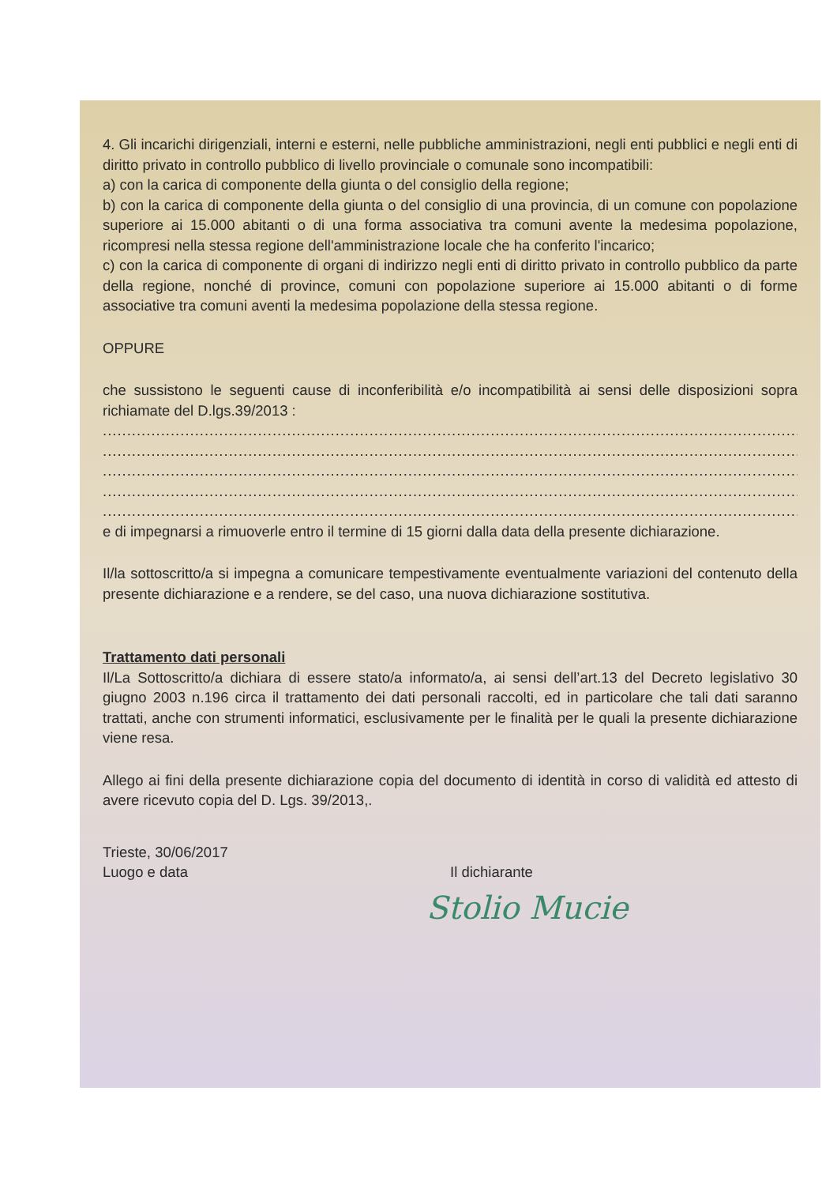4. Gli incarichi dirigenziali, interni e esterni, nelle pubbliche amministrazioni, negli enti pubblici e negli enti di diritto privato in controllo pubblico di livello provinciale o comunale sono incompatibili:
a) con la carica di componente della giunta o del consiglio della regione;
b) con la carica di componente della giunta o del consiglio di una provincia, di un comune con popolazione superiore ai 15.000 abitanti o di una forma associativa tra comuni avente la medesima popolazione, ricompresi nella stessa regione dell'amministrazione locale che ha conferito l'incarico;
c) con la carica di componente di organi di indirizzo negli enti di diritto privato in controllo pubblico da parte della regione, nonché di province, comuni con popolazione superiore ai 15.000 abitanti o di forme associative tra comuni aventi la medesima popolazione della stessa regione.
OPPURE
che sussistono le seguenti cause di inconferibilità e/o incompatibilità ai sensi delle disposizioni sopra richiamate del D.lgs.39/2013 :
..................................................................................................................................................................
..................................................................................................................................................................
..................................................................................................................................................................
..................................................................................................................................................................
..................................................................................................................................................................
e di impegnarsi a rimuoverle entro il termine di 15 giorni dalla data della presente dichiarazione.
Il/la sottoscritto/a si impegna a comunicare tempestivamente eventualmente variazioni del contenuto della presente dichiarazione e a rendere, se del caso, una nuova dichiarazione sostitutiva.
Trattamento dati personali
Il/La Sottoscritto/a dichiara di essere stato/a informato/a, ai sensi dell’art.13 del Decreto legislativo 30 giugno 2003 n.196 circa il trattamento dei dati personali raccolti, ed in particolare che tali dati saranno trattati, anche con strumenti informatici, esclusivamente per le finalità per le quali la presente dichiarazione viene resa.
Allego ai fini della presente dichiarazione copia del documento di identità in corso di validità ed attesto di avere ricevuto copia del D. Lgs. 39/2013,.
Trieste, 30/06/2017
Luogo e data
Il dichiarante
Stolio Mucie